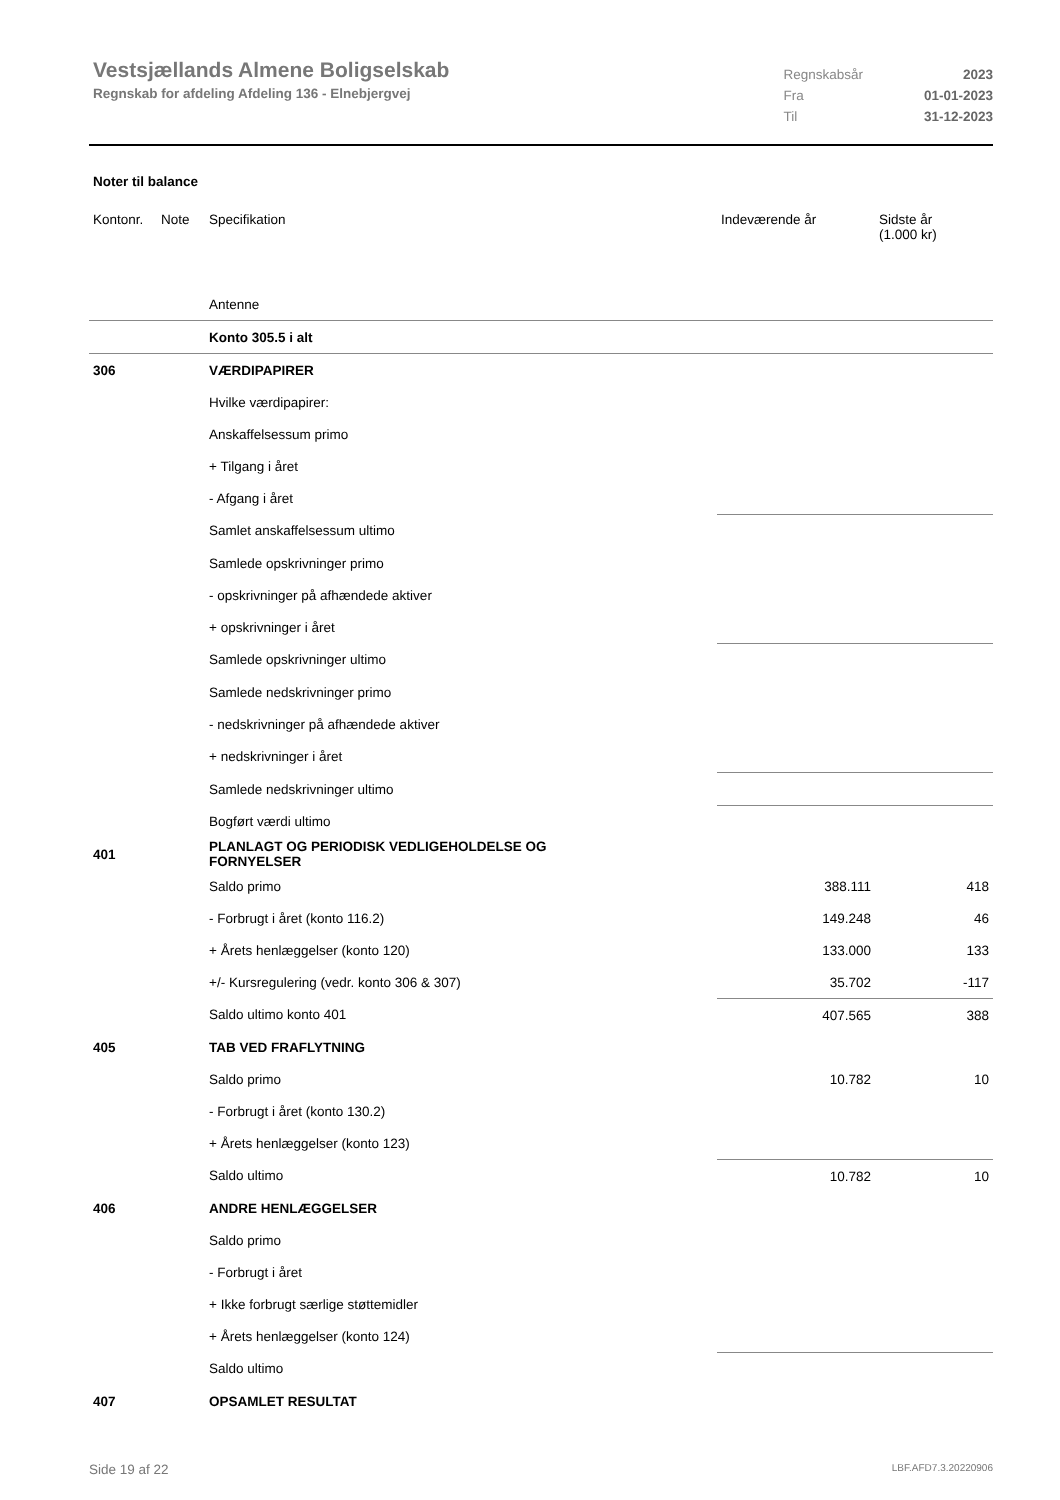Vestsjællands Almene Boligselskab
Regnskab for afdeling Afdeling 136 - Elnebjergvej
| Regnskabsår | 2023 |
| Fra | 01-01-2023 |
| Til | 31-12-2023 |
Noter til balance
| Kontonr. | Note | Specifikation | Indeværende år | Sidste år (1.000 kr) |
| --- | --- | --- | --- | --- |
| | | Antenne | | |
| | | Konto 305.5 i alt | | |
| 306 | | VÆRDIPAPIRER | | |
| | | Hvilke værdipapirer: | | |
| | | Anskaffelsessum primo | | |
| | | + Tilgang i året | | |
| | | - Afgang i året | | |
| | | Samlet anskaffelsessum ultimo | | |
| | | Samlede opskrivninger primo | | |
| | | - opskrivninger på afhændede aktiver | | |
| | | + opskrivninger i året | | |
| | | Samlede opskrivninger ultimo | | |
| | | Samlede nedskrivninger primo | | |
| | | - nedskrivninger på afhændede aktiver | | |
| | | + nedskrivninger i året | | |
| | | Samlede nedskrivninger ultimo | | |
| | | Bogført værdi ultimo | | |
| 401 | | PLANLAGT OG PERIODISK VEDLIGEHOLDELSE OG FORNYELSER | | |
| | | Saldo primo | 388.111 | 418 |
| | | - Forbrugt i året (konto 116.2) | 149.248 | 46 |
| | | + Årets henlæggelser (konto 120) | 133.000 | 133 |
| | | +/- Kursregulering (vedr. konto 306 & 307) | 35.702 | -117 |
| | | Saldo ultimo konto 401 | 407.565 | 388 |
| 405 | | TAB VED FRAFLYTNING | | |
| | | Saldo primo | 10.782 | 10 |
| | | - Forbrugt i året (konto 130.2) | | |
| | | + Årets henlæggelser (konto 123) | | |
| | | Saldo ultimo | 10.782 | 10 |
| 406 | | ANDRE HENLÆGGELSER | | |
| | | Saldo primo | | |
| | | - Forbrugt i året | | |
| | | + Ikke forbrugt særlige støttemidler | | |
| | | + Årets henlæggelser (konto 124) | | |
| | | Saldo ultimo | | |
| 407 | | OPSAMLET RESULTAT | | |
Side 19 af 22 LBF.AFD7.3.20220906